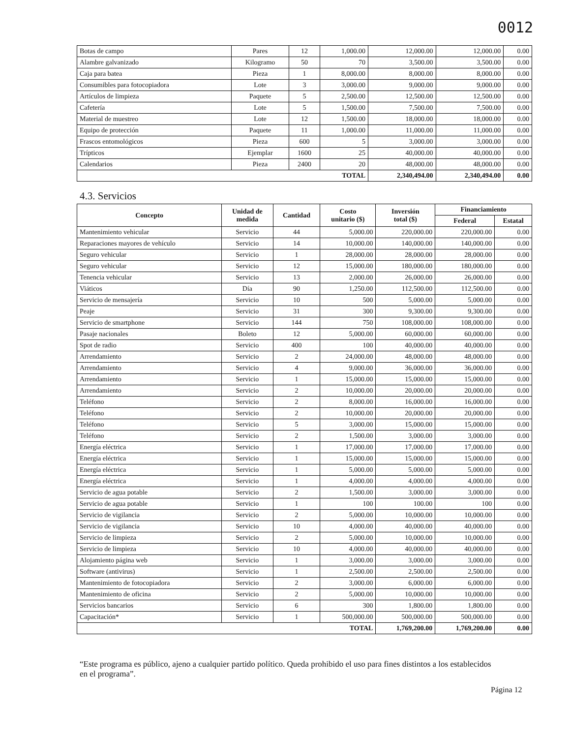0012
| Botas de campo | Pares | 12 | 1,000.00 | 12,000.00 | 12,000.00 | 0.00 |
| Alambre galvanizado | Kilogramo | 50 | 70 | 3,500.00 | 3,500.00 | 0.00 |
| Caja para batea | Pieza | 1 | 8,000.00 | 8,000.00 | 8,000.00 | 0.00 |
| Consumibles para fotocopiadora | Lote | 3 | 3,000.00 | 9,000.00 | 9,000.00 | 0.00 |
| Artículos de limpieza | Paquete | 5 | 2,500.00 | 12,500.00 | 12,500.00 | 0.00 |
| Cafetería | Lote | 5 | 1,500.00 | 7,500.00 | 7,500.00 | 0.00 |
| Material de muestreo | Lote | 12 | 1,500.00 | 18,000.00 | 18,000.00 | 0.00 |
| Equipo de protección | Paquete | 11 | 1,000.00 | 11,000.00 | 11,000.00 | 0.00 |
| Frascos entomológicos | Pieza | 600 | 5 | 3,000.00 | 3,000.00 | 0.00 |
| Trípticos | Ejemplar | 1600 | 25 | 40,000.00 | 40,000.00 | 0.00 |
| Calendarios | Pieza | 2400 | 20 | 48,000.00 | 48,000.00 | 0.00 |
| TOTAL | | | | 2,340,494.00 | 2,340,494.00 | 0.00 |
4.3. Servicios
| Concepto | Unidad de medida | Cantidad | Costo unitario ($) | Inversión total ($) | Financiamiento | |
| --- | --- | --- | --- | --- | --- | --- |
| | | | | | Federal | Estatal |
| Mantenimiento vehicular | Servicio | 44 | 5,000.00 | 220,000.00 | 220,000.00 | 0.00 |
| Reparaciones mayores de vehículo | Servicio | 14 | 10,000.00 | 140,000.00 | 140,000.00 | 0.00 |
| Seguro vehicular | Servicio | 1 | 28,000.00 | 28,000.00 | 28,000.00 | 0.00 |
| Seguro vehicular | Servicio | 12 | 15,000.00 | 180,000.00 | 180,000.00 | 0.00 |
| Tenencia vehicular | Servicio | 13 | 2,000.00 | 26,000.00 | 26,000.00 | 0.00 |
| Viáticos | Día | 90 | 1,250.00 | 112,500.00 | 112,500.00 | 0.00 |
| Servicio de mensajería | Servicio | 10 | 500 | 5,000.00 | 5,000.00 | 0.00 |
| Peaje | Servicio | 31 | 300 | 9,300.00 | 9,300.00 | 0.00 |
| Servicio de smartphone | Servicio | 144 | 750 | 108,000.00 | 108,000.00 | 0.00 |
| Pasaje nacionales | Boleto | 12 | 5,000.00 | 60,000.00 | 60,000.00 | 0.00 |
| Spot de radio | Servicio | 400 | 100 | 40,000.00 | 40,000.00 | 0.00 |
| Arrendamiento | Servicio | 2 | 24,000.00 | 48,000.00 | 48,000.00 | 0.00 |
| Arrendamiento | Servicio | 4 | 9,000.00 | 36,000.00 | 36,000.00 | 0.00 |
| Arrendamiento | Servicio | 1 | 15,000.00 | 15,000.00 | 15,000.00 | 0.00 |
| Arrendamiento | Servicio | 2 | 10,000.00 | 20,000.00 | 20,000.00 | 0.00 |
| Teléfono | Servicio | 2 | 8,000.00 | 16,000.00 | 16,000.00 | 0.00 |
| Teléfono | Servicio | 2 | 10,000.00 | 20,000.00 | 20,000.00 | 0.00 |
| Teléfono | Servicio | 5 | 3,000.00 | 15,000.00 | 15,000.00 | 0.00 |
| Teléfono | Servicio | 2 | 1,500.00 | 3,000.00 | 3,000.00 | 0.00 |
| Energía eléctrica | Servicio | 1 | 17,000.00 | 17,000.00 | 17,000.00 | 0.00 |
| Energía eléctrica | Servicio | 1 | 15,000.00 | 15,000.00 | 15,000.00 | 0.00 |
| Energía eléctrica | Servicio | 1 | 5,000.00 | 5,000.00 | 5,000.00 | 0.00 |
| Energía eléctrica | Servicio | 1 | 4,000.00 | 4,000.00 | 4,000.00 | 0.00 |
| Servicio de agua potable | Servicio | 2 | 1,500.00 | 3,000.00 | 3,000.00 | 0.00 |
| Servicio de agua potable | Servicio | 1 | 100 | 100.00 | 100 | 0.00 |
| Servicio de vigilancia | Servicio | 2 | 5,000.00 | 10,000.00 | 10,000.00 | 0.00 |
| Servicio de vigilancia | Servicio | 10 | 4,000.00 | 40,000.00 | 40,000.00 | 0.00 |
| Servicio de limpieza | Servicio | 2 | 5,000.00 | 10,000.00 | 10,000.00 | 0.00 |
| Servicio de limpieza | Servicio | 10 | 4,000.00 | 40,000.00 | 40,000.00 | 0.00 |
| Alojamiento página web | Servicio | 1 | 3,000.00 | 3,000.00 | 3,000.00 | 0.00 |
| Software (antivirus) | Servicio | 1 | 2,500.00 | 2,500.00 | 2,500.00 | 0.00 |
| Mantenimiento de fotocopiadora | Servicio | 2 | 3,000.00 | 6,000.00 | 6,000.00 | 0.00 |
| Mantenimiento de oficina | Servicio | 2 | 5,000.00 | 10,000.00 | 10,000.00 | 0.00 |
| Servicios bancarios | Servicio | 6 | 300 | 1,800.00 | 1,800.00 | 0.00 |
| Capacitación* | Servicio | 1 | 500,000.00 | 500,000.00 | 500,000.00 | 0.00 |
| TOTAL | | | | 1,769,200.00 | 1,769,200.00 | 0.00 |
“Este programa es público, ajeno a cualquier partido político. Queda prohibido el uso para fines distintos a los establecidos en el programa”.
Página 12